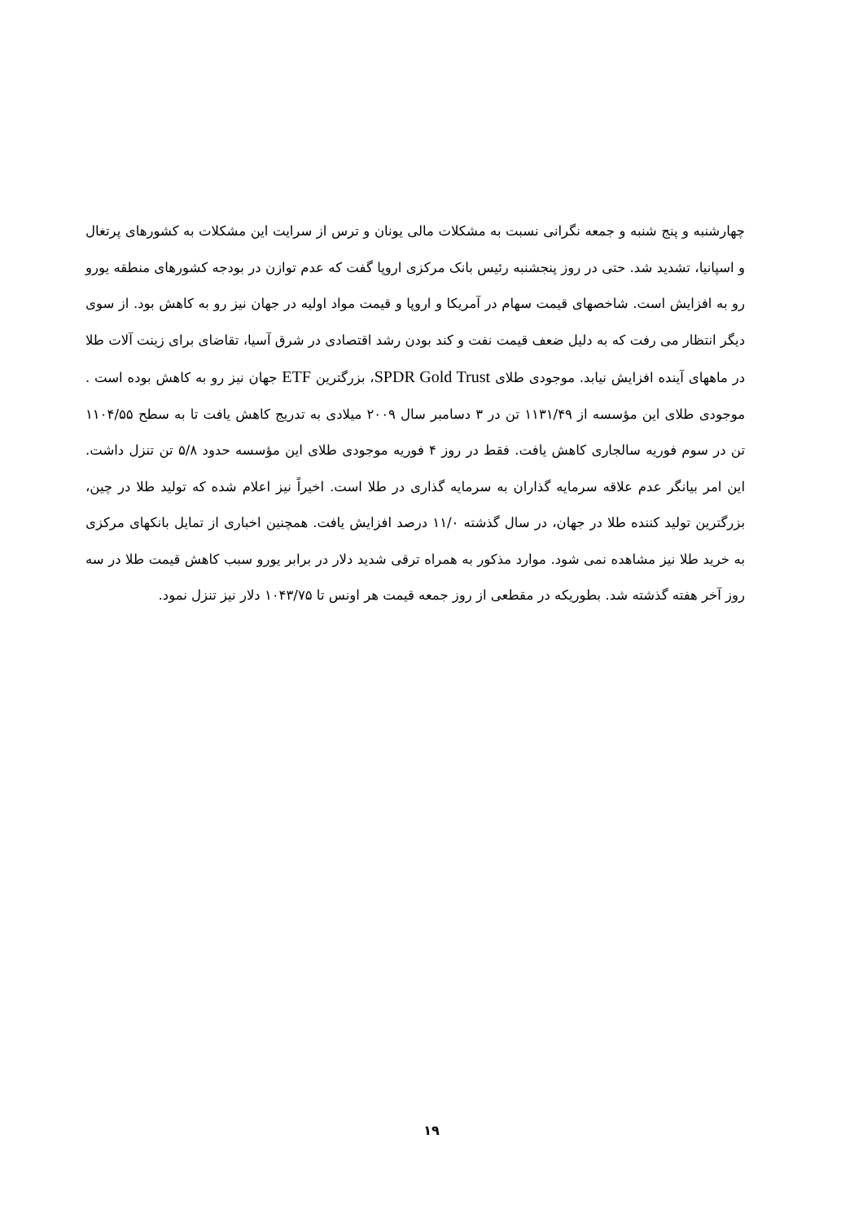چهارشنبه و پنج شنبه و جمعه نگرانی نسبت به مشکلات مالی یونان و ترس از سرایت این مشکلات به کشورهای پرتغال و اسپانیا، تشدید شد. حتی در روز پنجشنبه رئیس بانک مرکزی اروپا گفت که عدم توازن در بودجه کشورهای منطقه یورو رو به افزایش است. شاخصهای قیمت سهام در آمریکا و اروپا و قیمت مواد اولیه در جهان نیز رو به کاهش بود. از سوی دیگر انتظار می رفت که به دلیل ضعف قیمت نفت و کند بودن رشد اقتصادی در شرق آسیا، تقاضای برای زینت آلات طلا در ماههای آینده افزایش نیابد. موجودی طلای SPDR Gold Trust، بزرگترین ETF جهان نیز رو به کاهش بوده است . موجودی طلای این مؤسسه از ۱۱۳۱/۴۹ تن در ۳ دسامبر سال ۲۰۰۹ میلادی به تدریج کاهش یافت تا به سطح ۱۱۰۴/۵۵ تن در سوم فوریه سالجاری کاهش یافت. فقط در روز ۴ فوریه موجودی طلای این مؤسسه حدود ۵/۸ تن تنزل داشت. این امر بیانگر عدم علاقه سرمایه گذاران به سرمایه گذاری در طلا است. اخیراً نیز اعلام شده که تولید طلا در چین، بزرگترین تولید کننده طلا در جهان، در سال گذشته ۱۱/۰ درصد افزایش یافت. همچنین اخباری از تمایل بانکهای مرکزی به خرید طلا نیز مشاهده نمی شود. موارد مذکور به همراه ترقی شدید دلار در برابر یورو سبب کاهش قیمت طلا در سه روز آخر هفته گذشته شد. بطوریکه در مقطعی از روز جمعه قیمت هر اونس تا ۱۰۴۳/۷۵ دلار نیز تنزل نمود.
۱۹